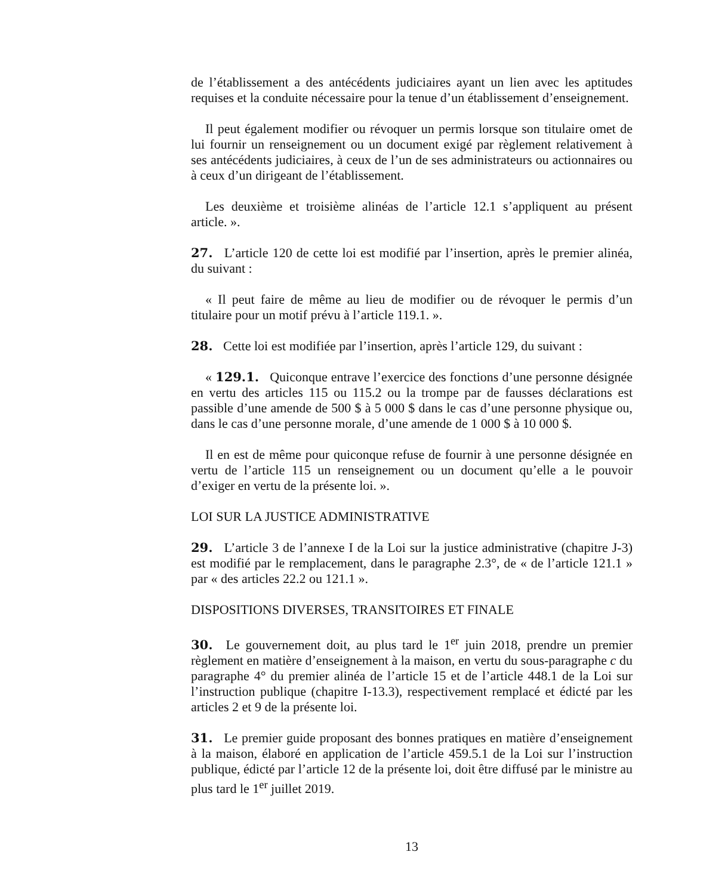de l’établissement a des antécédents judiciaires ayant un lien avec les aptitudes requises et la conduite nécessaire pour la tenue d’un établissement d’enseignement.
Il peut également modifier ou révoquer un permis lorsque son titulaire omet de lui fournir un renseignement ou un document exigé par règlement relativement à ses antécédents judiciaires, à ceux de l’un de ses administrateurs ou actionnaires ou à ceux d’un dirigeant de l’établissement.
Les deuxième et troisième alinéas de l’article 12.1 s’appliquent au présent article. ».
27. L’article 120 de cette loi est modifié par l’insertion, après le premier alinéa, du suivant :
« Il peut faire de même au lieu de modifier ou de révoquer le permis d’un titulaire pour un motif prévu à l’article 119.1. ».
28. Cette loi est modifiée par l’insertion, après l’article 129, du suivant :
« 129.1. Quiconque entrave l’exercice des fonctions d’une personne désignée en vertu des articles 115 ou 115.2 ou la trompe par de fausses déclarations est passible d’une amende de 500 $ à 5 000 $ dans le cas d’une personne physique ou, dans le cas d’une personne morale, d’une amende de 1 000 $ à 10 000 $.
Il en est de même pour quiconque refuse de fournir à une personne désignée en vertu de l’article 115 un renseignement ou un document qu’elle a le pouvoir d’exiger en vertu de la présente loi. ».
LOI SUR LA JUSTICE ADMINISTRATIVE
29. L’article 3 de l’annexe I de la Loi sur la justice administrative (chapitre J-3) est modifié par le remplacement, dans le paragraphe 2.3°, de « de l’article 121.1 » par « des articles 22.2 ou 121.1 ».
DISPOSITIONS DIVERSES, TRANSITOIRES ET FINALE
30. Le gouvernement doit, au plus tard le 1<sup>er</sup> juin 2018, prendre un premier règlement en matière d’enseignement à la maison, en vertu du sous-paragraphe c du paragraphe 4° du premier alinéa de l’article 15 et de l’article 448.1 de la Loi sur l’instruction publique (chapitre I-13.3), respectivement remplacé et édicté par les articles 2 et 9 de la présente loi.
31. Le premier guide proposant des bonnes pratiques en matière d’enseignement à la maison, élaboré en application de l’article 459.5.1 de la Loi sur l’instruction publique, édicté par l’article 12 de la présente loi, doit être diffusé par le ministre au plus tard le 1<sup>er</sup> juillet 2019.
13